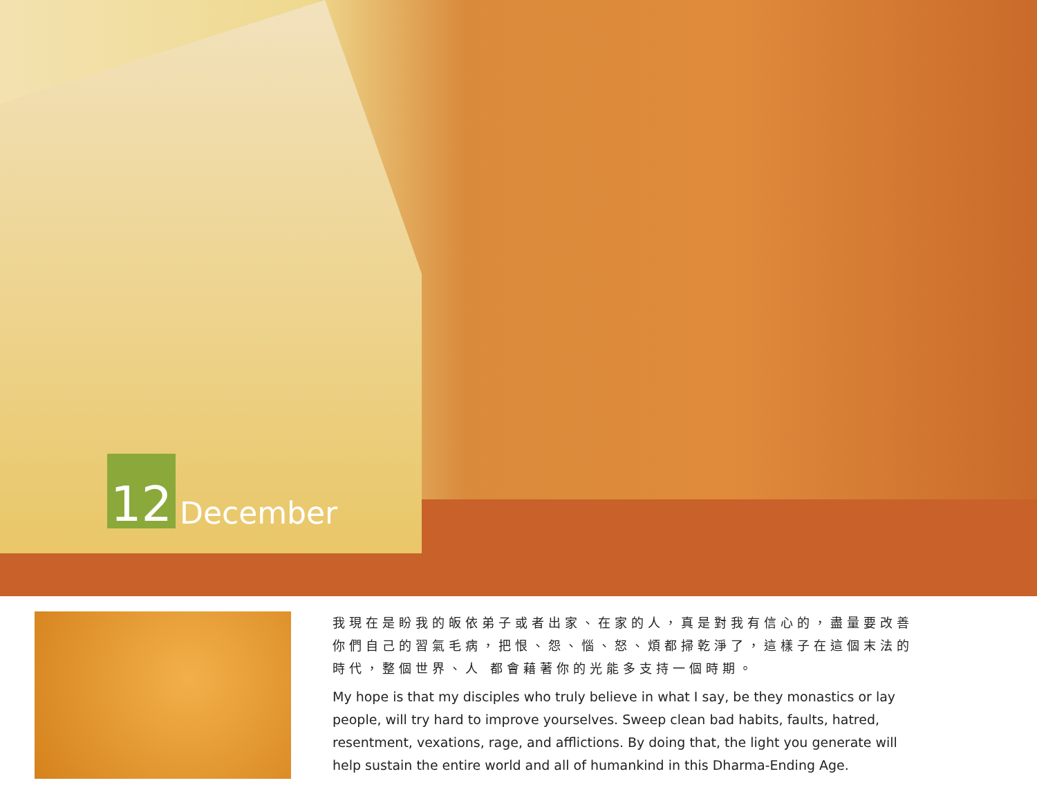12
December
我現在是盼我的皈依弟子或者出家、在家的人，真是對我有信心的，盡量要改善你們自己的習氣毛病，把恨、怨、惱、怒、煩都掃乾淨了，這樣子在這個末法的時代，整個世界、人 都會藉著你的光能多支持一個時期。
My hope is that my disciples who truly believe in what I say, be they monastics or lay people, will try hard to improve yourselves. Sweep clean bad habits, faults, hatred, resentment, vexations, rage, and afflictions. By doing that, the light you generate will help sustain the entire world and all of humankind in this Dharma-Ending Age.